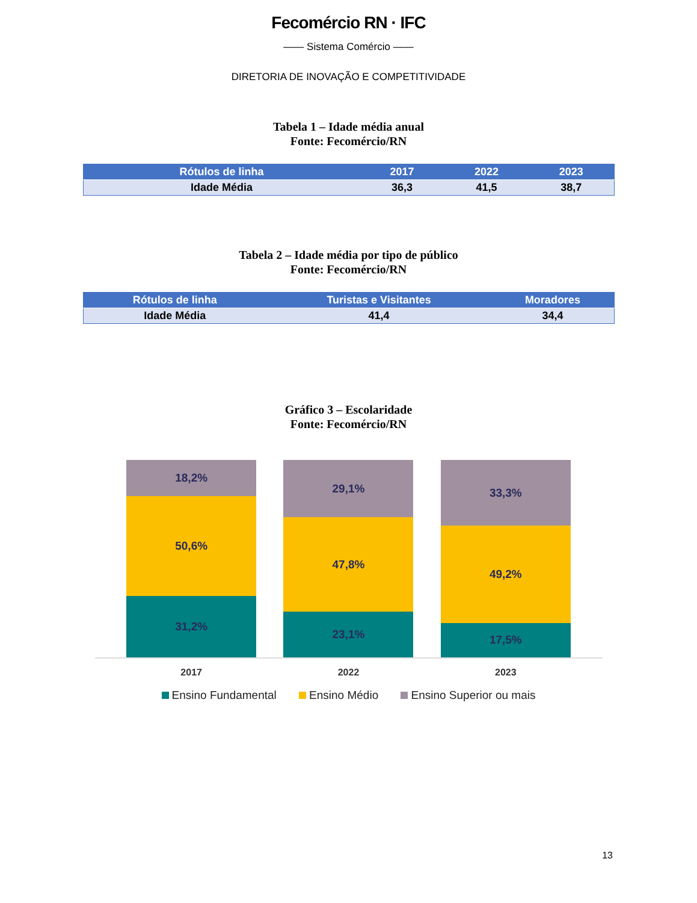Fecomércio RN · IFC
—— Sistema Comércio ——
DIRETORIA DE INOVAÇÃO E COMPETITIVIDADE
Tabela 1 – Idade média anual
Fonte: Fecomércio/RN
| Rótulos de linha | 2017 | 2022 | 2023 |
| --- | --- | --- | --- |
| Idade Média | 36,3 | 41,5 | 38,7 |
Tabela 2 – Idade média por tipo de público
Fonte: Fecomércio/RN
| Rótulos de linha | Turistas e Visitantes | Moradores |
| --- | --- | --- |
| Idade Média | 41,4 | 34,4 |
Gráfico 3 – Escolaridade
Fonte: Fecomércio/RN
18,2%
50,6%
31,2%
29,1%
47,8%
23,1%
33,3%
49,2%
17,5%
2017 2022 2023
Ensino Fundamental Ensino Médio Ensino Superior ou mais
13